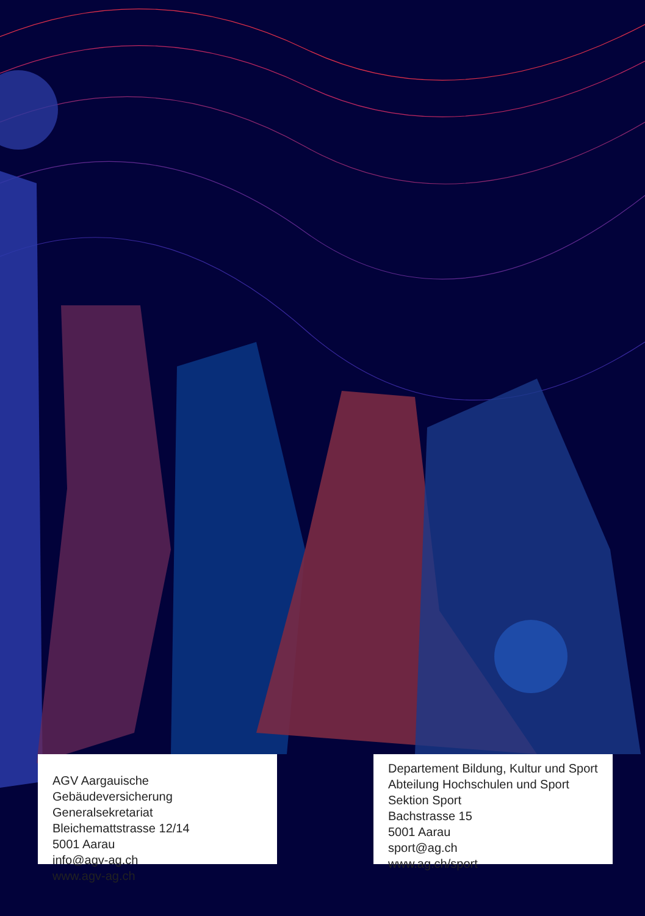AGV Aargauische Gebäudeversicherung
Generalsekretariat
Bleichemattstrasse 12/14
5001 Aarau
info@agv-ag.ch
www.agv-ag.ch
Departement Bildung, Kultur und Sport
Abteilung Hochschulen und Sport
Sektion Sport
Bachstrasse 15
5001 Aarau
sport@ag.ch
www.ag.ch/sport